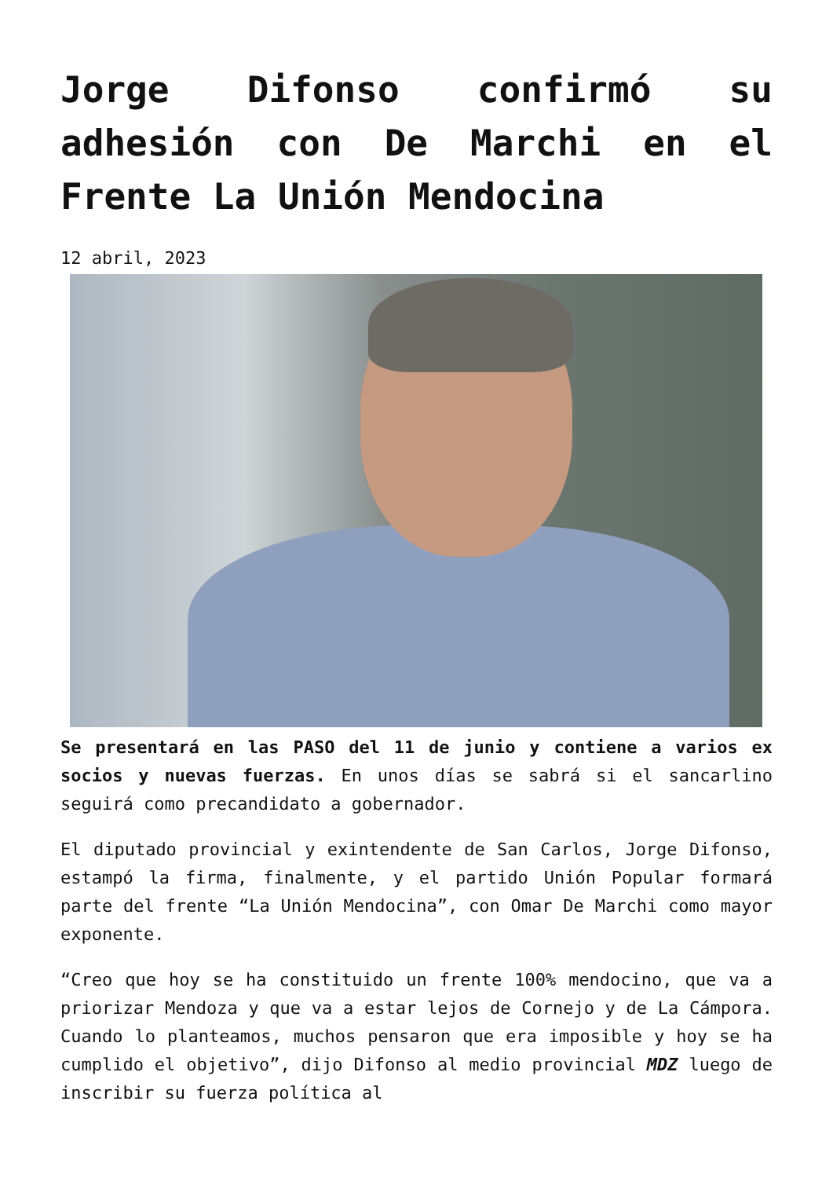Jorge Difonso confirmó su adhesión con De Marchi en el Frente La Unión Mendocina
12 abril, 2023
Se presentará en las PASO del 11 de junio y contiene a varios ex socios y nuevas fuerzas. En unos días se sabrá si el sancarlino seguirá como precandidato a gobernador.
El diputado provincial y exintendente de San Carlos, Jorge Difonso, estampó la firma, finalmente, y el partido Unión Popular formará parte del frente “La Unión Mendocina”, con Omar De Marchi como mayor exponente.
“Creo que hoy se ha constituido un frente 100% mendocino, que va a priorizar Mendoza y que va a estar lejos de Cornejo y de La Cámpora. Cuando lo planteamos, muchos pensaron que era imposible y hoy se ha cumplido el objetivo”, dijo Difonso al medio provincial MDZ luego de inscribir su fuerza política al